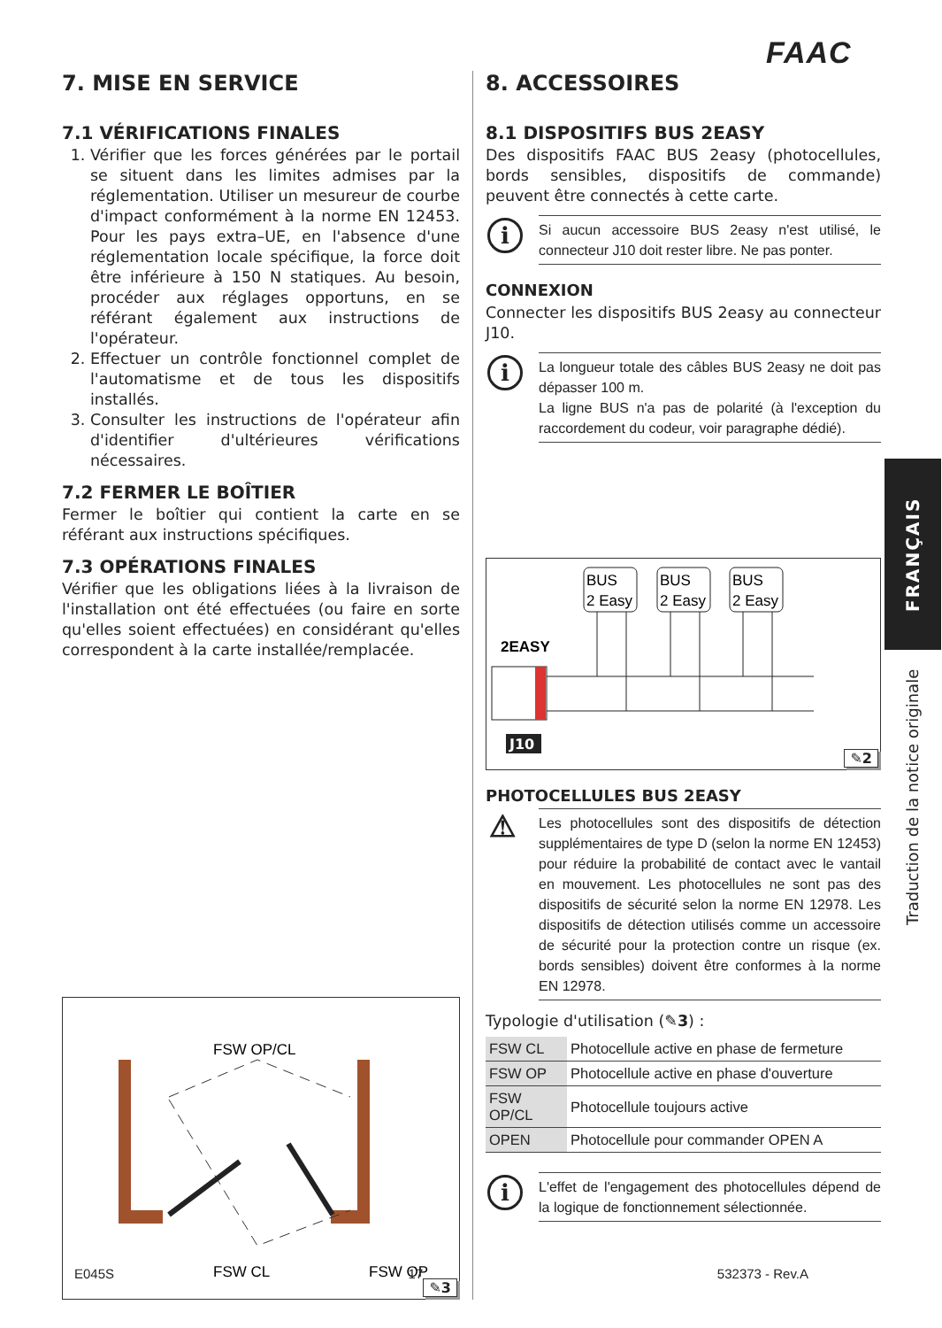FAAC
7. MISE EN SERVICE
7.1 VÉRIFICATIONS FINALES
1. Vérifier que les forces générées par le portail se situent dans les limites admises par la réglementation. Utiliser un mesureur de courbe d'impact conformément à la norme EN 12453. Pour les pays extra–UE, en l'absence d'une réglementation locale spécifique, la force doit être inférieure à 150 N statiques. Au besoin, procéder aux réglages opportuns, en se référant également aux instructions de l'opérateur.
2. Effectuer un contrôle fonctionnel complet de l'automatisme et de tous les dispositifs installés.
3. Consulter les instructions de l'opérateur afin d'identifier d'ultérieures vérifications nécessaires.
7.2 FERMER LE BOÎTIER
Fermer le boîtier qui contient la carte en se référant aux instructions spécifiques.
7.3 OPÉRATIONS FINALES
Vérifier que les obligations liées à la livraison de l'installation ont été effectuées (ou faire en sorte qu'elles soient effectuées) en considérant qu'elles correspondent à la carte installée/remplacée.
FSW OP/CL
FSW CL
FSW OP
✎3
8. ACCESSOIRES
8.1 DISPOSITIFS BUS 2EASY
Des dispositifs FAAC BUS 2easy (photocellules, bords sensibles, dispositifs de commande) peuvent être connectés à cette carte.
i
Si aucun accessoire BUS 2easy n'est utilisé, le connecteur J10 doit rester libre. Ne pas ponter.
CONNEXION
Connecter les dispositifs BUS 2easy au connecteur J10.
i
La longueur totale des câbles BUS 2easy ne doit pas dépasser 100 m.
La ligne BUS n'a pas de polarité (à l'exception du raccordement du codeur, voir paragraphe dédié).
BUS
2 Easy
BUS
2 Easy
BUS
2 Easy
2EASY
J10
✎2
PHOTOCELLULES BUS 2EASY
⚠
Les photocellules sont des dispositifs de détection supplémentaires de type D (selon la norme EN 12453) pour réduire la probabilité de contact avec le vantail en mouvement. Les photocellules ne sont pas des dispositifs de sécurité selon la norme EN 12978. Les dispositifs de détection utilisés comme un accessoire de sécurité pour la protection contre un risque (ex. bords sensibles) doivent être conformes à la norme EN 12978.
Typologie d'utilisation (✎3) :
| FSW CL | Photocellule active en phase de fermeture |
| FSW OP | Photocellule active en phase d'ouverture |
| FSW OP/CL | Photocellule toujours active |
| OPEN | Photocellule pour commander OPEN A |
i
L'effet de l'engagement des photocellules dépend de la logique de fonctionnement sélectionnée.
FRANÇAIS
Traduction de la notice originale
E045S 17 532373 - Rev.A